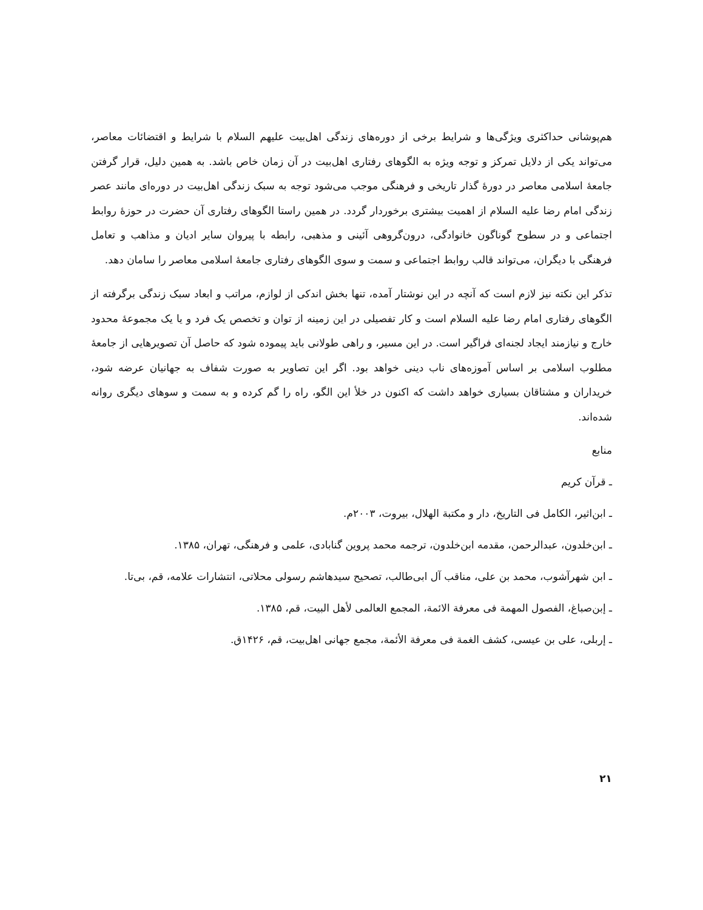هم‌پوشانی حداکثری ویژگی‌ها و شرایط برخی از دوره‌های زندگی اهل‌بیت علیهم السلام با شرایط و اقتضائات معاصر، می‌تواند یکی از دلایل تمرکز و توجه ویژه به الگوهای رفتاری اهل‌بیت در آن زمان خاص باشد. به همین دلیل، قرار گرفتن جامعهٔ اسلامی معاصر در دورهٔ گذار تاریخی و فرهنگی موجب می‌شود توجه به سبک زندگی اهل‌بیت در دوره‌ای مانند عصر زندگی امام رضا علیه السلام از اهمیت بیشتری برخوردار گردد. در همین راستا الگوهای رفتاری آن حضرت در حوزهٔ روابط اجتماعی و در سطوح گوناگون خانوادگی، درون‌گروهی آئینی و مذهبی، رابطه با پیروان سایر ادیان و مذاهب و تعامل فرهنگی با دیگران، می‌تواند قالب روابط اجتماعی و سمت و سوی الگوهای رفتاری جامعهٔ اسلامی معاصر را سامان دهد.
تذکر این نکته نیز لازم است که آنچه در این نوشتار آمده، تنها بخش اندکی از لوازم، مراتب و ابعاد سبک زندگی برگرفته از الگوهای رفتاری امام رضا علیه السلام است و کار تفصیلی در این زمینه از توان و تخصص یک فرد و یا یک مجموعهٔ محدود خارج و نیازمند ایجاد لجنه‌ای فراگیر است. در این مسیر، و راهی طولانی باید پیموده شود که حاصل آن تصویرهایی از جامعهٔ مطلوب اسلامی بر اساس آموزه‌های ناب دینی خواهد بود. اگر این تصاویر به صورت شفاف به جهانیان عرضه شود، خریداران و مشتاقان بسیاری خواهد داشت که اکنون در خلأ این الگو، راه را گم کرده و به سمت و سوهای دیگری روانه شده‌اند.
منابع
ـ قرآن کریم
ـ ابن‌اثیر، الکامل فی التاریخ، دار و مکتبة الهلال، بیروت، ۲۰۰۳م.
ـ ابن‌خلدون، عبدالرحمن، مقدمه ابن‌خلدون، ترجمه محمد پروین گنابادی، علمی و فرهنگی، تهران، ۱۳۸۵.
ـ ابن شهرآشوب، محمد بن علی، مناقب آل ابی‌طالب، تصحیح سیدهاشم رسولی محلاتی، انتشارات علامه، قم، بی‌تا.
ـ إبن‌صباغ، الفصول المهمة فی معرفة الائمة، المجمع العالمی لأهل البیت، قم، ۱۳۸۵.
ـ إربلی، علی بن عیسی، کشف الغمة فی معرفة الأئمة، مجمع جهانی اهل‌بیت، قم، ۱۴۲۶ق.
۲۱